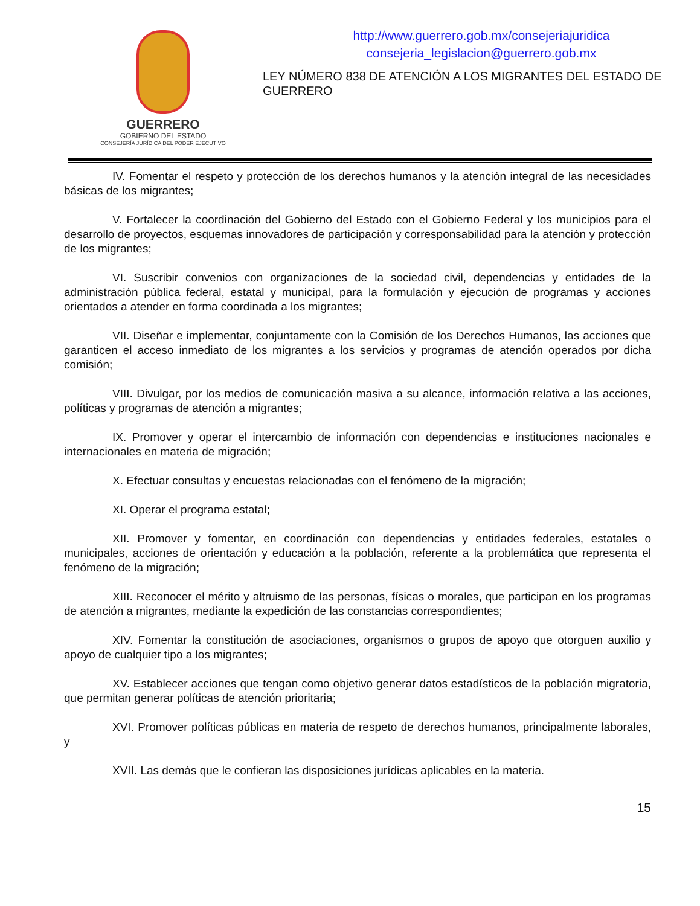GUERRERO
GOBIERNO DEL ESTADO
CONSEJERÍA JURÍDICA DEL PODER EJECUTIVO
http://www.guerrero.gob.mx/consejeriajuridica
consejeria_legislacion@guerrero.gob.mx
LEY NÚMERO 838 DE ATENCIÓN A LOS MIGRANTES DEL ESTADO DE GUERRERO
IV. Fomentar el respeto y protección de los derechos humanos y la atención integral de las necesidades básicas de los migrantes;
V. Fortalecer la coordinación del Gobierno del Estado con el Gobierno Federal y los municipios para el desarrollo de proyectos, esquemas innovadores de participación y corresponsabilidad para la atención y protección de los migrantes;
VI. Suscribir convenios con organizaciones de la sociedad civil, dependencias y entidades de la administración pública federal, estatal y municipal, para la formulación y ejecución de programas y acciones orientados a atender en forma coordinada a los migrantes;
VII. Diseñar e implementar, conjuntamente con la Comisión de los Derechos Humanos, las acciones que garanticen el acceso inmediato de los migrantes a los servicios y programas de atención operados por dicha comisión;
VIII. Divulgar, por los medios de comunicación masiva a su alcance, información relativa a las acciones, políticas y programas de atención a migrantes;
IX. Promover y operar el intercambio de información con dependencias e instituciones nacionales e internacionales en materia de migración;
X. Efectuar consultas y encuestas relacionadas con el fenómeno de la migración;
XI. Operar el programa estatal;
XII. Promover y fomentar, en coordinación con dependencias y entidades federales, estatales o municipales, acciones de orientación y educación a la población, referente a la problemática que representa el fenómeno de la migración;
XIII. Reconocer el mérito y altruismo de las personas, físicas o morales, que participan en los programas de atención a migrantes, mediante la expedición de las constancias correspondientes;
XIV. Fomentar la constitución de asociaciones, organismos o grupos de apoyo que otorguen auxilio y apoyo de cualquier tipo a los migrantes;
XV. Establecer acciones que tengan como objetivo generar datos estadísticos de la población migratoria, que permitan generar políticas de atención prioritaria;
XVI. Promover políticas públicas en materia de respeto de derechos humanos, principalmente laborales, y
XVII. Las demás que le confieran las disposiciones jurídicas aplicables en la materia.
15